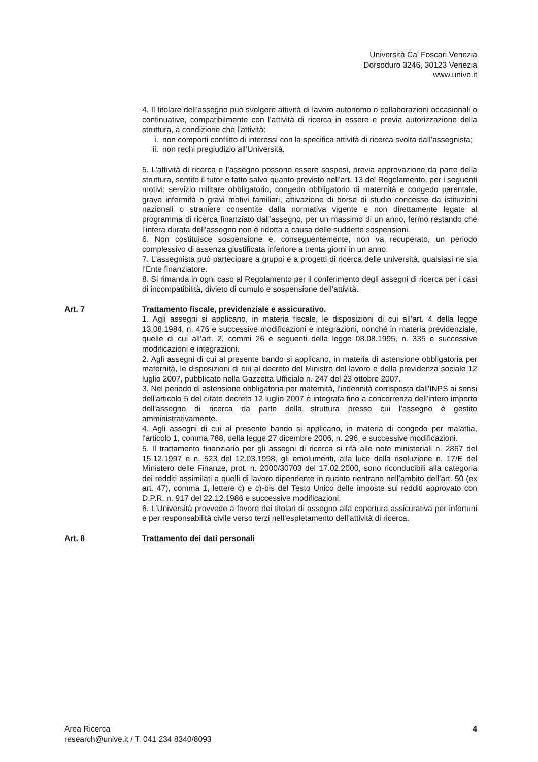Università Ca’ Foscari Venezia
Dorsoduro 3246, 30123 Venezia
www.unive.it
4. Il titolare dell’assegno può svolgere attività di lavoro autonomo o collaborazioni occasionali o continuative, compatibilmente con l’attività di ricerca in essere e previa autorizzazione della struttura, a condizione che l’attività:
i. non comporti conflitto di interessi con la specifica attività di ricerca svolta dall’assegnista;
ii. non rechi pregiudizio all’Università.
5. L’attività di ricerca e l’assegno possono essere sospesi, previa approvazione da parte della struttura, sentito il tutor e fatto salvo quanto previsto nell’art. 13 del Regolamento, per i seguenti motivi: servizio militare obbligatorio, congedo obbligatorio di maternità e congedo parentale, grave infermità o gravi motivi familiari, attivazione di borse di studio concesse da istituzioni nazionali o straniere consentite dalla normativa vigente e non direttamente legate al programma di ricerca finanziato dall’assegno, per un massimo di un anno, fermo restando che l’intera durata dell’assegno non è ridotta a causa delle suddette sospensioni.
6. Non costituisce sospensione e, conseguentemente, non va recuperato, un periodo complessivo di assenza giustificata inferiore a trenta giorni in un anno.
7. L’assegnista può partecipare a gruppi e a progetti di ricerca delle università, qualsiasi ne sia l’Ente finanziatore.
8. Si rimanda in ogni caso al Regolamento per il conferimento degli assegni di ricerca per i casi di incompatibilità, divieto di cumulo e sospensione dell’attività.
Art. 7 Trattamento fiscale, previdenziale e assicurativo.
1. Agli assegni si applicano, in materia fiscale, le disposizioni di cui all’art. 4 della legge 13.08.1984, n. 476 e successive modificazioni e integrazioni, nonché in materia previdenziale, quelle di cui all’art. 2, commi 26 e seguenti della legge 08.08.1995, n. 335 e successive modificazioni e integrazioni.
2. Agli assegni di cui al presente bando si applicano, in materia di astensione obbligatoria per maternità, le disposizioni di cui al decreto del Ministro del lavoro e della previdenza sociale 12 luglio 2007, pubblicato nella Gazzetta Ufficiale n. 247 del 23 ottobre 2007.
3. Nel periodo di astensione obbligatoria per maternità, l'indennità corrisposta dall'INPS ai sensi dell'articolo 5 del citato decreto 12 luglio 2007 è integrata fino a concorrenza dell'intero importo dell'assegno di ricerca da parte della struttura presso cui l’assegno è gestito amministrativamente.
4. Agli assegni di cui al presente bando si applicano, in materia di congedo per malattia, l'articolo 1, comma 788, della legge 27 dicembre 2006, n. 296, e successive modificazioni.
5. Il trattamento finanziario per gli assegni di ricerca si rifà alle note ministeriali n. 2867 del 15.12.1997 e n. 523 del 12.03.1998, gli emolumenti, alla luce della risoluzione n. 17/E del Ministero delle Finanze, prot. n. 2000/30703 del 17.02.2000, sono riconducibili alla categoria dei redditi assimilati a quelli di lavoro dipendente in quanto rientrano nell’ambito dell’art. 50 (ex art. 47), comma 1, lettere c) e c)-bis del Testo Unico delle imposte sui redditi approvato con D.P.R. n. 917 del 22.12.1986 e successive modificazioni.
6. L’Università provvede a favore dei titolari di assegno alla copertura assicurativa per infortuni e per responsabilità civile verso terzi nell’espletamento dell’attività di ricerca.
Art. 8 Trattamento dei dati personali
Area Ricerca
research@unive.it / T. 041 234 8340/8093
4